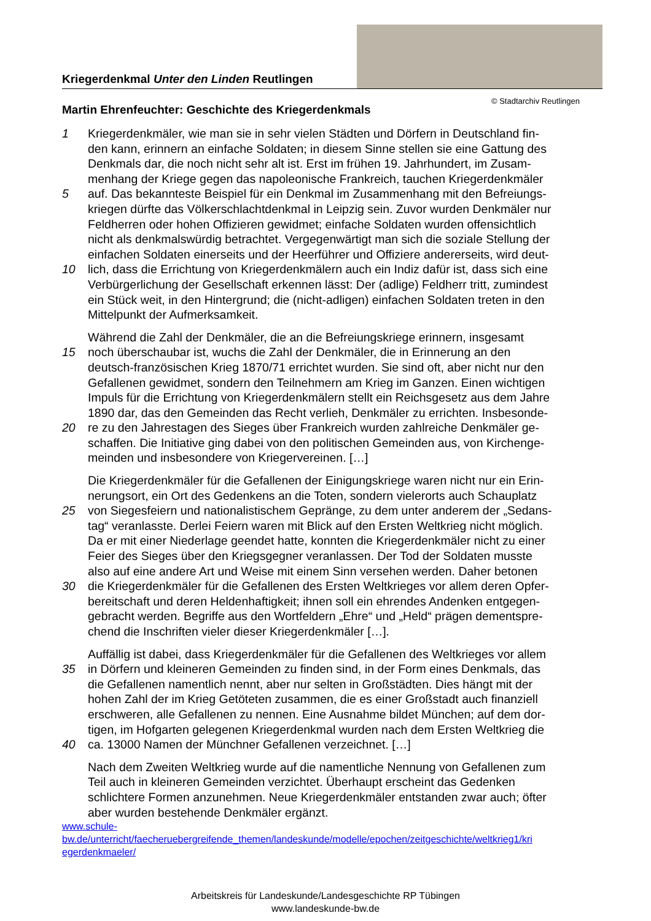Kriegerdenkmal Unter den Linden Reutlingen
© Stadtarchiv Reutlingen
Martin Ehrenfeuchter: Geschichte des Kriegerdenkmals
1 Kriegerdenkmäler, wie man sie in sehr vielen Städten und Dörfern in Deutschland fin-
den kann, erinnern an einfache Soldaten; in diesem Sinne stellen sie eine Gattung des
Denkmals dar, die noch nicht sehr alt ist. Erst im frühen 19. Jahrhundert, im Zusam-
menhang der Kriege gegen das napoleonische Frankreich, tauchen Kriegerdenkmäler
5 auf. Das bekannteste Beispiel für ein Denkmal im Zusammenhang mit den Befreiungs-
kriegen dürfte das Völkerschlachtdenkmal in Leipzig sein. Zuvor wurden Denkmäler nur
Feldherren oder hohen Offizieren gewidmet; einfache Soldaten wurden offensichtlich
nicht als denkmalswürdig betrachtet. Vergegenwärtigt man sich die soziale Stellung der
einfachen Soldaten einerseits und der Heerführer und Offiziere andererseits, wird deut-
10 lich, dass die Errichtung von Kriegerdenkmälern auch ein Indiz dafür ist, dass sich eine
Verbürgerlichung der Gesellschaft erkennen lässt: Der (adlige) Feldherr tritt, zumindest
ein Stück weit, in den Hintergrund; die (nicht-adligen) einfachen Soldaten treten in den
Mittelpunkt der Aufmerksamkeit.
Während die Zahl der Denkmäler, die an die Befreiungskriege erinnern, insgesamt
15 noch überschaubar ist, wuchs die Zahl der Denkmäler, die in Erinnerung an den
deutsch-französischen Krieg 1870/71 errichtet wurden. Sie sind oft, aber nicht nur den
Gefallenen gewidmet, sondern den Teilnehmern am Krieg im Ganzen. Einen wichtigen
Impuls für die Errichtung von Kriegerdenkmälern stellt ein Reichsgesetz aus dem Jahre
1890 dar, das den Gemeinden das Recht verlieh, Denkmäler zu errichten. Insbesonde-
20 re zu den Jahrestagen des Sieges über Frankreich wurden zahlreiche Denkmäler ge-
schaffen. Die Initiative ging dabei von den politischen Gemeinden aus, von Kirchenge-
meinden und insbesondere von Kriegervereinen. […]
Die Kriegerdenkmäler für die Gefallenen der Einigungskriege waren nicht nur ein Erin-
nerungsort, ein Ort des Gedenkens an die Toten, sondern vielerorts auch Schauplatz
25 von Siegesfeiern und nationalistischem Gepränge, zu dem unter anderem der „Sedans-
tag“ veranlasste. Derlei Feiern waren mit Blick auf den Ersten Weltkrieg nicht möglich.
Da er mit einer Niederlage geendet hatte, konnten die Kriegerdenkmäler nicht zu einer
Feier des Sieges über den Kriegsgegner veranlassen. Der Tod der Soldaten musste
also auf eine andere Art und Weise mit einem Sinn versehen werden. Daher betonen
30 die Kriegerdenkmäler für die Gefallenen des Ersten Weltkrieges vor allem deren Opfer-
bereitschaft und deren Heldenhaftigkeit; ihnen soll ein ehrendes Andenken entgegen-
gebracht werden. Begriffe aus den Wortfeldern „Ehre“ und „Held“ prägen dementspre-
chend die Inschriften vieler dieser Kriegerdenkmäler […].
Auffällig ist dabei, dass Kriegerdenkmäler für die Gefallenen des Weltkrieges vor allem
35 in Dörfern und kleineren Gemeinden zu finden sind, in der Form eines Denkmals, das
die Gefallenen namentlich nennt, aber nur selten in Großstädten. Dies hängt mit der
hohen Zahl der im Krieg Getöteten zusammen, die es einer Großstadt auch finanziell
erschweren, alle Gefallenen zu nennen. Eine Ausnahme bildet München; auf dem dor-
tigen, im Hofgarten gelegenen Kriegerdenkmal wurden nach dem Ersten Weltkrieg die
40 ca. 13000 Namen der Münchner Gefallenen verzeichnet. […]
Nach dem Zweiten Weltkrieg wurde auf die namentliche Nennung von Gefallenen zum
Teil auch in kleineren Gemeinden verzichtet. Überhaupt erscheint das Gedenken
schlichtere Formen anzunehmen. Neue Kriegerdenkmäler entstanden zwar auch; öfter
aber wurden bestehende Denkmäler ergänzt.
www.schule-
bw.de/unterricht/faecheruebergreifende_themen/landeskunde/modelle/epochen/zeitgeschichte/weltkrieg1/kri
egerdenkmaeler/
Arbeitskreis für Landeskunde/Landesgeschichte RP Tübingen
www.landeskunde-bw.de